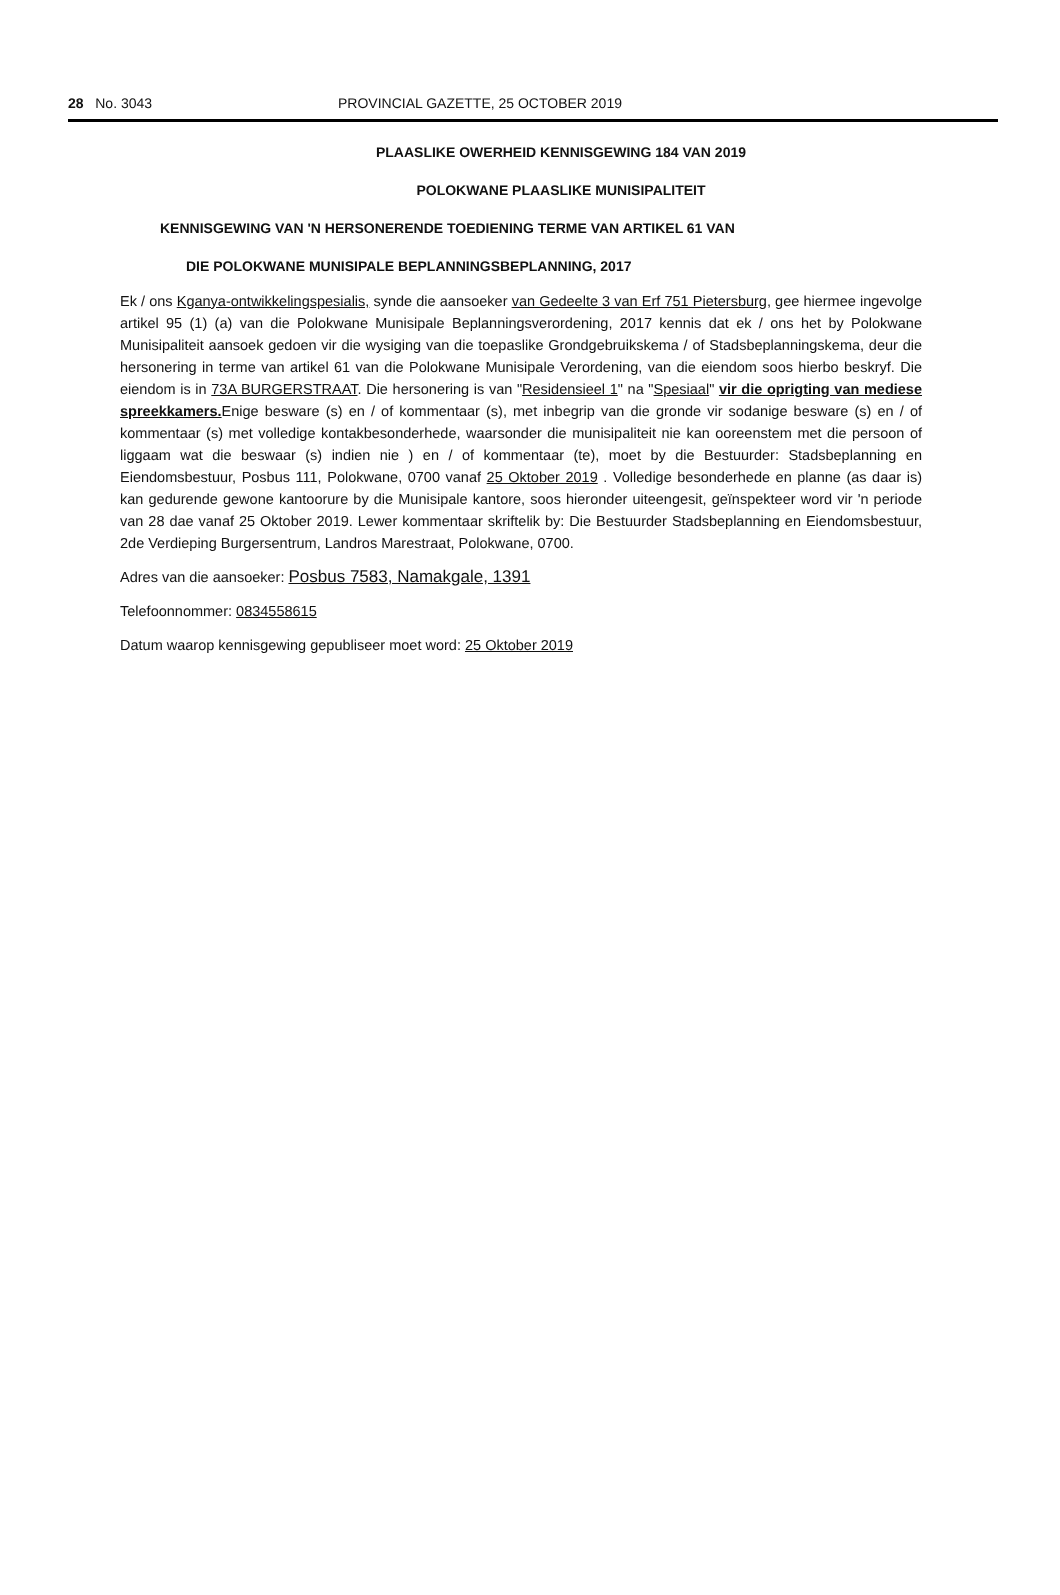28 No. 3043 PROVINCIAL GAZETTE, 25 OCTOBER 2019
PLAASLIKE OWERHEID KENNISGEWING 184 VAN 2019
POLOKWANE PLAASLIKE MUNISIPALITEIT
KENNISGEWING VAN 'N HERSONERENDE TOEDIENING TERME VAN ARTIKEL 61 VAN
DIE POLOKWANE MUNISIPALE BEPLANNINGSBEPLANNING, 2017
Ek / ons Kganya-ontwikkelingspesialis, synde die aansoeker van Gedeelte 3 van Erf 751 Pietersburg, gee hiermee ingevolge artikel 95 (1) (a) van die Polokwane Munisipale Beplanningsverordening, 2017 kennis dat ek / ons het by Polokwane Munisipaliteit aansoek gedoen vir die wysiging van die toepaslike Grondgebruikskema / of Stadsbeplanningskema, deur die hersonering in terme van artikel 61 van die Polokwane Munisipale Verordening, van die eiendom soos hierbo beskryf. Die eiendom is in 73A BURGERSTRAAT. Die hersonering is van "Residensieel 1" na "Spesiaal" vir die oprigting van mediese spreekkamers. Enige besware (s) en / of kommentaar (s), met inbegrip van die gronde vir sodanige besware (s) en / of kommentaar (s) met volledige kontakbesonderhede, waarsonder die munisipaliteit nie kan ooreenstem met die persoon of liggaam wat die beswaar (s) indien nie ) en / of kommentaar (te), moet by die Bestuurder: Stadsbeplanning en Eiendomsbestuur, Posbus 111, Polokwane, 0700 vanaf 25 Oktober 2019 . Volledige besonderhede en planne (as daar is) kan gedurende gewone kantoorure by die Munisipale kantore, soos hieronder uiteengesit, geïnspekteer word vir 'n periode van 28 dae vanaf 25 Oktober 2019. Lewer kommentaar skriftelik by: Die Bestuurder Stadsbeplanning en Eiendomsbestuur, 2de Verdieping Burgersentrum, Landros Marestraat, Polokwane, 0700.
Adres van die aansoeker: Posbus 7583, Namakgale, 1391
Telefoonnommer: 0834558615
Datum waarop kennisgewing gepubliseer moet word: 25 Oktober 2019